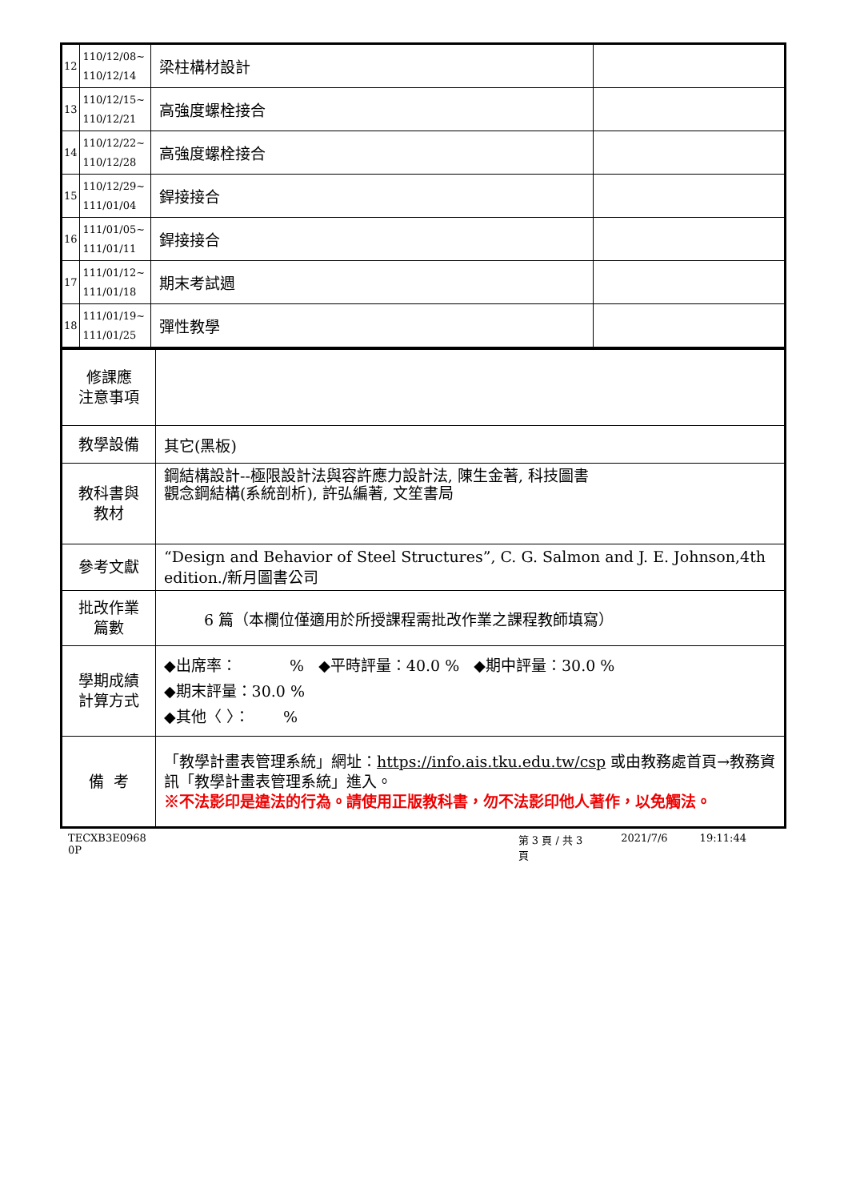| 12 | 110/12/08~ 110/12/14 | 梁柱構材設計 | |
| 13 | 110/12/15~ 110/12/21 | 高強度螺栓接合 | |
| 14 | 110/12/22~ 110/12/28 | 高強度螺栓接合 | |
| 15 | 110/12/29~ 111/01/04 | 銲接接合 | |
| 16 | 111/01/05~ 111/01/11 | 銲接接合 | |
| 17 | 111/01/12~ 111/01/18 | 期末考試週 | |
| 18 | 111/01/19~ 111/01/25 | 彈性教學 | |
| 修課應 注意事項 | |
| 教學設備 | 其它(黑板) |
| 教科書與 教材 | 鋼結構設計--極限設計法與容許應力設計法, 陳生金著, 科技圖書 觀念鋼結構(系統剖析), 許弘編著, 文笙書局 |
| 參考文獻 | “Design and Behavior of Steel Structures”, C. G. Salmon and J. E. Johnson,4th edition./新月圖書公司 |
| 批改作業 篇數 | 6 篇（本欄位僅適用於所授課程需批改作業之課程教師填寫） |
| 學期成績 計算方式 | ◆出席率： % ◆平時評量：40.0 % ◆期中評量：30.0 % ◆期末評量：30.0 % ◆其他〈 〉： % |
| 備 考 | 「教學計畫表管理系統」網址： https://info.ais.tku.edu.tw/csp 或由教務處首頁→教務資訊「教學計畫表管理系統」進入。 ※不法影印是違法的行為。請使用正版教科書，勿不法影印他人著作，以免觸法。 |
TECXB3E0968 0P 第 3 頁 / 共 3 頁 2021/7/6 19:11:44